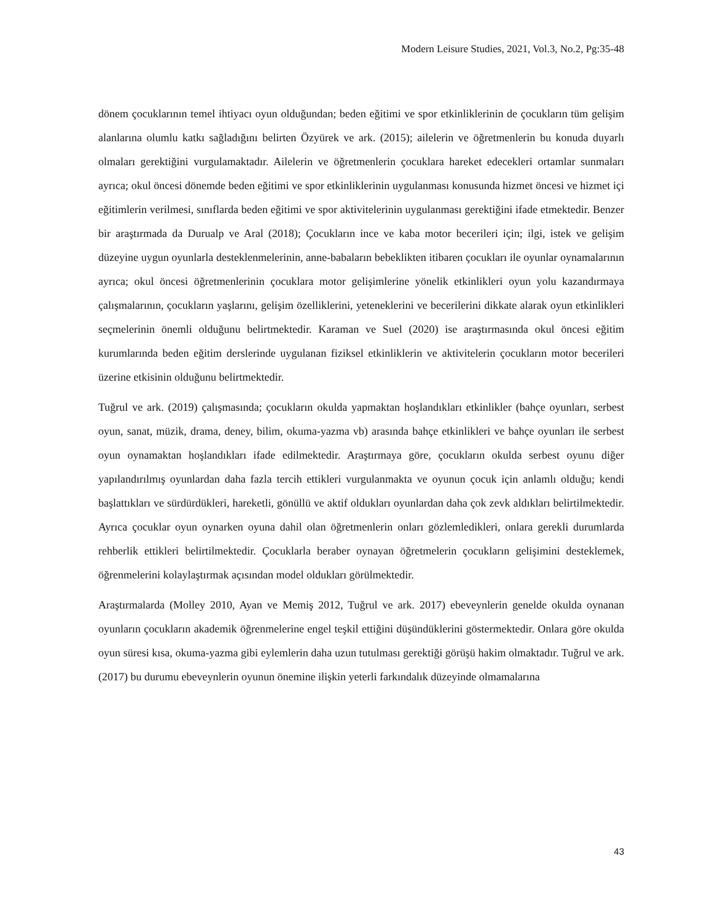Modern Leisure Studies, 2021, Vol.3, No.2, Pg:35-48
dönem çocuklarının temel ihtiyacı oyun olduğundan; beden eğitimi ve spor etkinliklerinin de çocukların tüm gelişim alanlarına olumlu katkı sağladığını belirten Özyürek ve ark. (2015); ailelerin ve öğretmenlerin bu konuda duyarlı olmaları gerektiğini vurgulamaktadır. Ailelerin ve öğretmenlerin çocuklara hareket edecekleri ortamlar sunmaları ayrıca; okul öncesi dönemde beden eğitimi ve spor etkinliklerinin uygulanması konusunda hizmet öncesi ve hizmet içi eğitimlerin verilmesi, sınıflarda beden eğitimi ve spor aktivitelerinin uygulanması gerektiğini ifade etmektedir. Benzer bir araştırmada da Durualp ve Aral (2018); Çocukların ince ve kaba motor becerileri için; ilgi, istek ve gelişim düzeyine uygun oyunlarla desteklenmelerinin, anne-babaların bebeklikten itibaren çocukları ile oyunlar oynamalarının ayrıca; okul öncesi öğretmenlerinin çocuklara motor gelişimlerine yönelik etkinlikleri oyun yolu kazandırmaya çalışmalarının, çocukların yaşlarını, gelişim özelliklerini, yeteneklerini ve becerilerini dikkate alarak oyun etkinlikleri seçmelerinin önemli olduğunu belirtmektedir. Karaman ve Suel (2020) ise araştırmasında okul öncesi eğitim kurumlarında beden eğitim derslerinde uygulanan fiziksel etkinliklerin ve aktivitelerin çocukların motor becerileri üzerine etkisinin olduğunu belirtmektedir.
Tuğrul ve ark. (2019) çalışmasında; çocukların okulda yapmaktan hoşlandıkları etkinlikler (bahçe oyunları, serbest oyun, sanat, müzik, drama, deney, bilim, okuma-yazma vb) arasında bahçe etkinlikleri ve bahçe oyunları ile serbest oyun oynamaktan hoşlandıkları ifade edilmektedir. Araştırmaya göre, çocukların okulda serbest oyunu diğer yapılandırılmış oyunlardan daha fazla tercih ettikleri vurgulanmakta ve oyunun çocuk için anlamlı olduğu; kendi başlattıkları ve sürdürdükleri, hareketli, gönüllü ve aktif oldukları oyunlardan daha çok zevk aldıkları belirtilmektedir. Ayrıca çocuklar oyun oynarken oyuna dahil olan öğretmenlerin onları gözlemledikleri, onlara gerekli durumlarda rehberlik ettikleri belirtilmektedir. Çocuklarla beraber oynayan öğretmelerin çocukların gelişimini desteklemek, öğrenmelerini kolaylaştırmak açısından model oldukları görülmektedir.
Araştırmalarda (Molley 2010, Ayan ve Memiş 2012, Tuğrul ve ark. 2017) ebeveynlerin genelde okulda oynanan oyunların çocukların akademik öğrenmelerine engel teşkil ettiğini düşündüklerini göstermektedir. Onlara göre okulda oyun süresi kısa, okuma-yazma gibi eylemlerin daha uzun tutulması gerektiği görüşü hakim olmaktadır. Tuğrul ve ark. (2017) bu durumu ebeveynlerin oyunun önemine ilişkin yeterli farkındalık düzeyinde olmamalarına
43